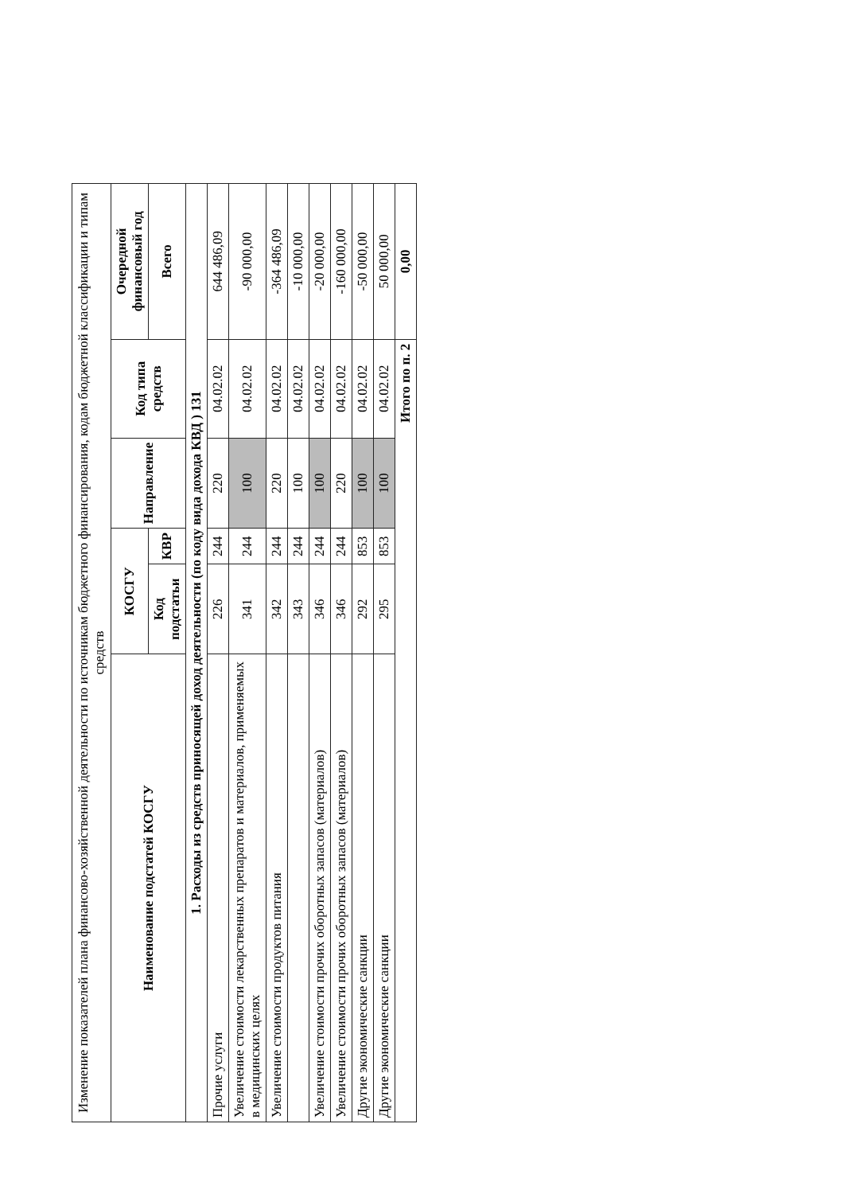Изменение показателей плана финансово-хозяйственной деятельности по источникам бюджетного финансирования, кодам бюджетной классификации и типам средств
| Наименование подстатей КОСГУ | КОСГУ | | Направление | Код типа средств | Очередной финансовый год |
| --- | --- | --- | --- | --- | --- |
| | Код подстатьи | КВР | | | Всего |
| 1. Расходы из средств приносящей доход деятельности (по коду вида дохода КВД ) 131 | | | | | |
| Прочие услуги | 226 | 244 | 220 | 04.02.02 | 644 486,09 |
| Увеличение стоимости лекарственных препаратов и материалов, применяемых в медицинских целях | 341 | 244 | 100 | 04.02.02 | -90 000,00 |
| Увеличение стоимости продуктов питания | 342 | 244 | 220 | 04.02.02 | -364 486,09 |
| | 343 | 244 | 100 | 04.02.02 | -10 000,00 |
| Увеличение стоимости прочих оборотных запасов (материалов) | 346 | 244 | 100 | 04.02.02 | -20 000,00 |
| Увеличение стоимости прочих оборотных запасов (материалов) | 346 | 244 | 220 | 04.02.02 | -160 000,00 |
| Другие экономические санкции | 292 | 853 | 100 | 04.02.02 | -50 000,00 |
| Другие экономические санкции | 295 | 853 | 100 | 04.02.02 | 50 000,00 |
| Итого по п. 2 | | | | | 0,00 |